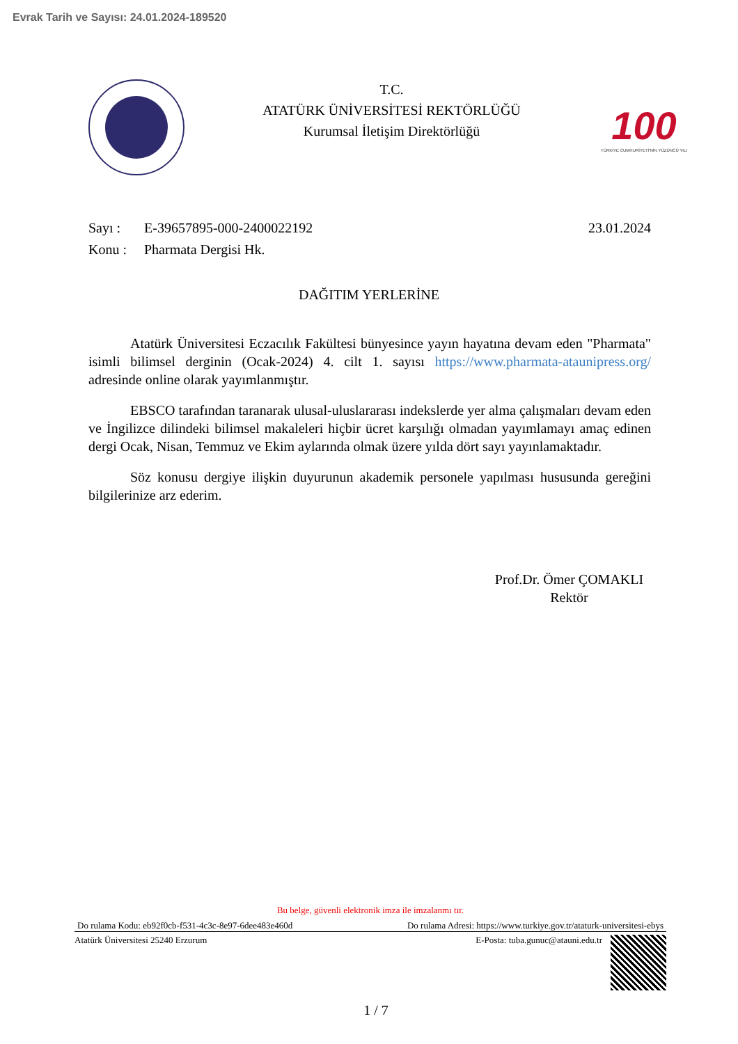Evrak Tarih ve Sayısı: 24.01.2024-189520
T.C.
ATATÜRK ÜNİVERSİTESİ REKTÖRLÜĞÜ
Kurumsal İletişim Direktörlüğü
100
TÜRKİYE CUMHURİYETİ'NİN YÜZÜNCÜ YILI
Sayı : E-39657895-000-2400022192 23.01.2024
Konu : Pharmata Dergisi Hk.
DAĞITIM YERLERİNE
Atatürk Üniversitesi Eczacılık Fakültesi bünyesince yayın hayatına devam eden "Pharmata" isimli bilimsel derginin (Ocak-2024) 4. cilt 1. sayısı https://www.pharmata-ataunipress.org/ adresinde online olarak yayımlanmıştır.
EBSCO tarafından taranarak ulusal-uluslararası indekslerde yer alma çalışmaları devam eden ve İngilizce dilindeki bilimsel makaleleri hiçbir ücret karşılığı olmadan yayımlamayı amaç edinen dergi Ocak, Nisan, Temmuz ve Ekim aylarında olmak üzere yılda dört sayı yayınlamaktadır.
Söz konusu dergiye ilişkin duyurunun akademik personele yapılması hususunda gereğini bilgilerinize arz ederim.
Prof.Dr. Ömer ÇOMAKLI
Rektör
Bu belge, güvenli elektronik imza ile imzalanmı tır.
Do rulama Kodu: eb92f0cb-f531-4c3c-8e97-6dee483e460d Do rulama Adresi: https://www.turkiye.gov.tr/ataturk-universitesi-ebys
Atatürk Üniversitesi 25240 Erzurum E-Posta: tuba.gunuc@atauni.edu.tr
1 / 7